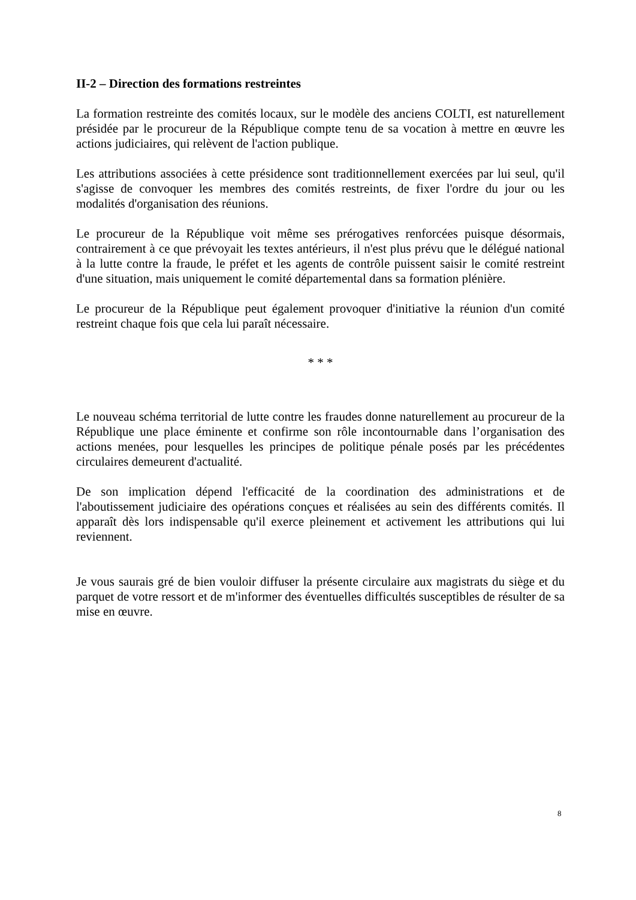II-2 – Direction des formations restreintes
La formation restreinte des comités locaux, sur le modèle des anciens COLTI, est naturellement présidée par le procureur de la République compte tenu de sa vocation à mettre en œuvre les actions judiciaires, qui relèvent de l'action publique.
Les attributions associées à cette présidence sont traditionnellement exercées par lui seul, qu'il s'agisse de convoquer les membres des comités restreints, de fixer l'ordre du jour ou les modalités d'organisation des réunions.
Le procureur de la République voit même ses prérogatives renforcées puisque désormais, contrairement à ce que prévoyait les textes antérieurs, il n'est plus prévu que le délégué national à la lutte contre la fraude, le préfet et les agents de contrôle puissent saisir le comité restreint d'une situation, mais uniquement le comité départemental dans sa formation plénière.
Le procureur de la République peut également provoquer d'initiative la réunion d'un comité restreint chaque fois que cela lui paraît nécessaire.
* * *
Le nouveau schéma territorial de lutte contre les fraudes donne naturellement au procureur de la République une place éminente et confirme son rôle incontournable dans l’organisation des actions menées, pour lesquelles les principes de politique pénale posés par les précédentes circulaires demeurent d'actualité.
De son implication dépend l'efficacité de la coordination des administrations et de l'aboutissement judiciaire des opérations conçues et réalisées au sein des différents comités. Il apparaît dès lors indispensable qu'il exerce pleinement et activement les attributions qui lui reviennent.
Je vous saurais gré de bien vouloir diffuser la présente circulaire aux magistrats du siège et du parquet de votre ressort et de m'informer des éventuelles difficultés susceptibles de résulter de sa mise en œuvre.
8